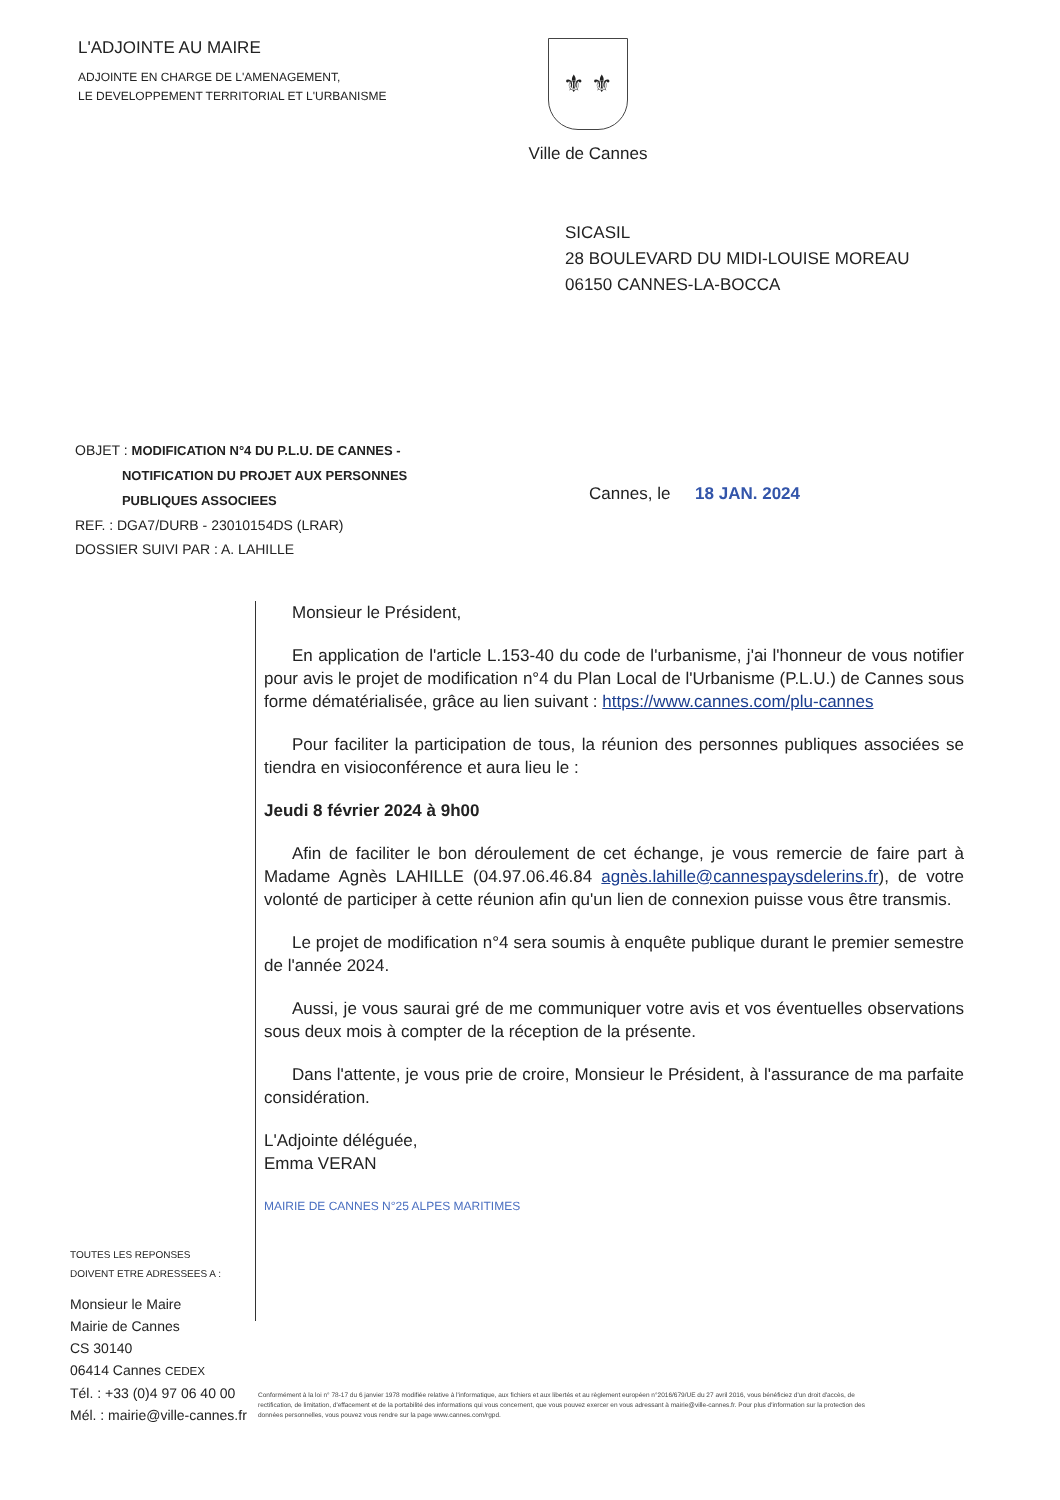L'ADJOINTE AU MAIRE
ADJOINTE EN CHARGE DE L'AMENAGEMENT,
LE DEVELOPPEMENT TERRITORIAL ET L'URBANISME
⚜ ⚜
Ville de Cannes
SICASIL
28 BOULEVARD DU MIDI-LOUISE MOREAU
06150 CANNES-LA-BOCCA
OBJET : MODIFICATION N°4 DU P.L.U. DE CANNES -
NOTIFICATION DU PROJET AUX PERSONNES
PUBLIQUES ASSOCIEES
REF. : DGA7/DURB - 23010154DS (LRAR)
DOSSIER SUIVI PAR : A. LAHILLE
Cannes, le 18 JAN. 2024
Monsieur le Président,
En application de l'article L.153-40 du code de l'urbanisme, j'ai l'honneur de vous notifier pour avis le projet de modification n°4 du Plan Local de l'Urbanisme (P.L.U.) de Cannes sous forme dématérialisée, grâce au lien suivant : https://www.cannes.com/plu-cannes
Pour faciliter la participation de tous, la réunion des personnes publiques associées se tiendra en visioconférence et aura lieu le :
Jeudi 8 février 2024 à 9h00
Afin de faciliter le bon déroulement de cet échange, je vous remercie de faire part à Madame Agnès LAHILLE (04.97.06.46.84 agnès.lahille@cannespaysdelerins.fr), de votre volonté de participer à cette réunion afin qu'un lien de connexion puisse vous être transmis.
Le projet de modification n°4 sera soumis à enquête publique durant le premier semestre de l'année 2024.
Aussi, je vous saurai gré de me communiquer votre avis et vos éventuelles observations sous deux mois à compter de la réception de la présente.
Dans l'attente, je vous prie de croire, Monsieur le Président, à l'assurance de ma parfaite considération.
L'Adjointe déléguée,
Emma VERAN
MAIRIE DE CANNES N°25 ALPES MARITIMES
TOUTES LES REPONSES
DOIVENT ETRE ADRESSEES A :
Monsieur le Maire
Mairie de Cannes
CS 30140
06414 Cannes CEDEX
Tél. : +33 (0)4 97 06 40 00
Mél. : mairie@ville-cannes.fr
Conformément à la loi n° 78-17 du 6 janvier 1978 modifiée relative à l'informatique, aux fichiers et aux libertés et au règlement européen n°2016/679/UE du 27 avril 2016, vous bénéficiez d'un droit d'accès, de rectification, de limitation, d'effacement et de la portabilité des informations qui vous concernent, que vous pouvez exercer en vous adressant à mairie@ville-cannes.fr. Pour plus d'information sur la protection des données personnelles, vous pouvez vous rendre sur la page www.cannes.com/rgpd.